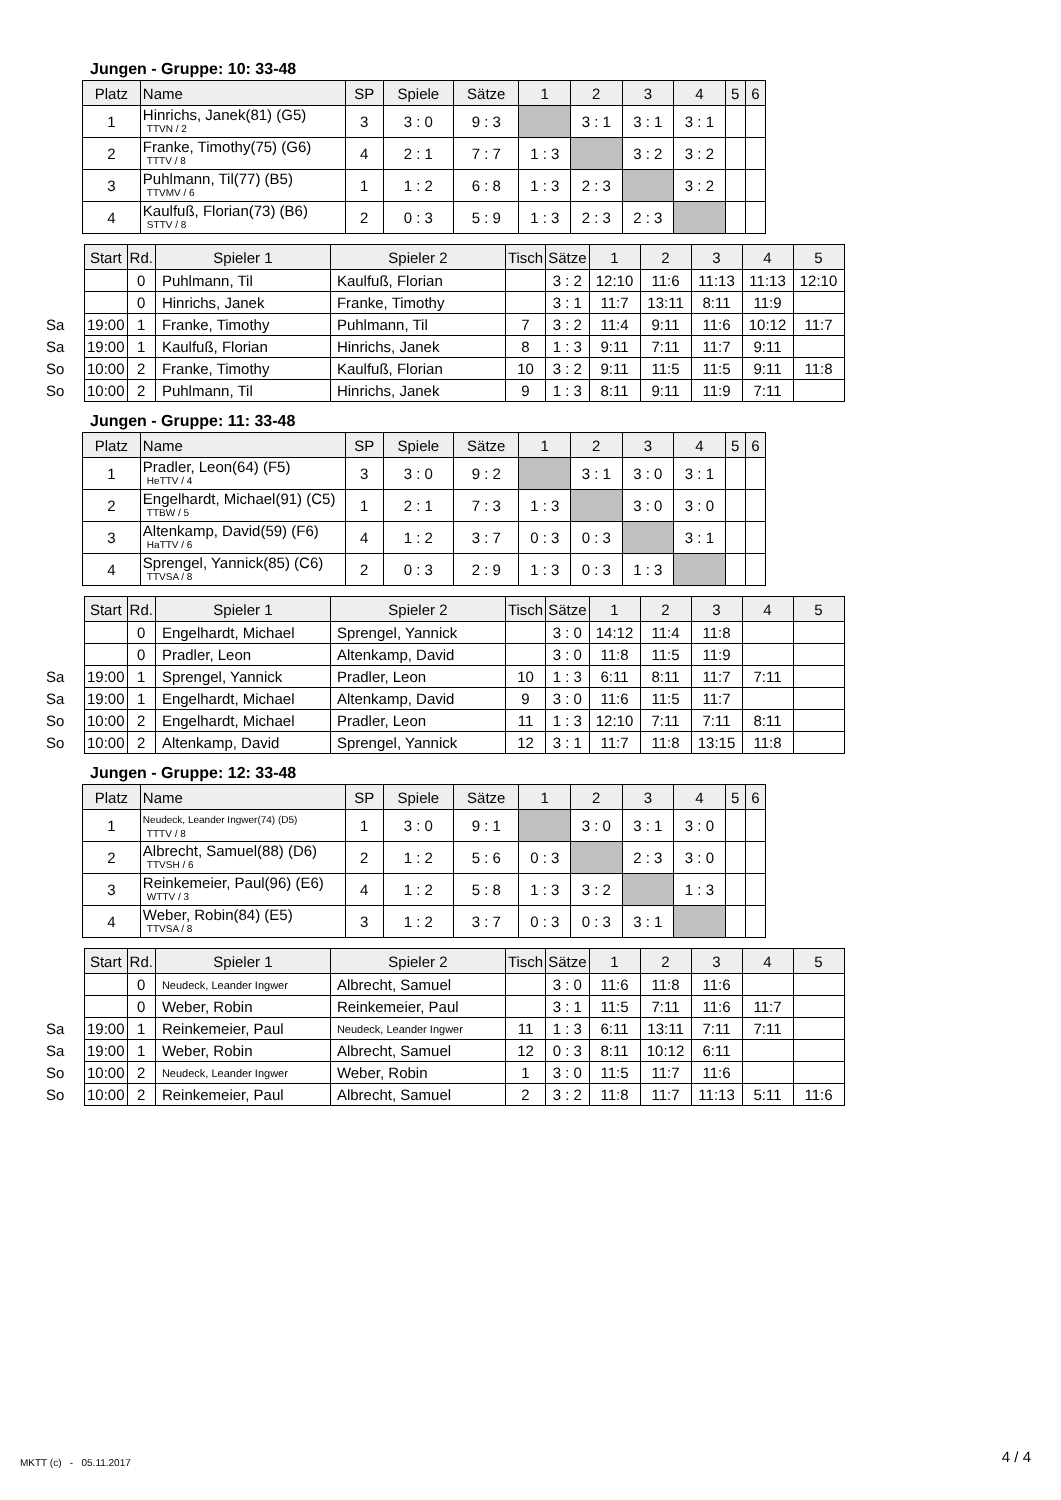Jungen - Gruppe: 10: 33-48
| Platz | Name | SP | Spiele | Sätze | 1 | 2 | 3 | 4 | 5 | 6 |
| --- | --- | --- | --- | --- | --- | --- | --- | --- | --- | --- |
| 1 | Hinrichs, Janek(81) (G5) TTVN / 2 | 3 | 3 : 0 | 9 : 3 | | 3 : 1 | 3 : 1 | 3 : 1 | | |
| 2 | Franke, Timothy(75) (G6) TTTV / 8 | 4 | 2 : 1 | 7 : 7 | 1 : 3 | | 3 : 2 | 3 : 2 | | |
| 3 | Puhlmann, Til(77) (B5) TTVMV / 6 | 1 | 1 : 2 | 6 : 8 | 1 : 3 | 2 : 3 | | 3 : 2 | | |
| 4 | Kaulfuß, Florian(73) (B6) STTV / 8 | 2 | 0 : 3 | 5 : 9 | 1 : 3 | 2 : 3 | 2 : 3 | | | |
| | Start | Rd. | Spieler 1 | Spieler 2 | Tisch | Sätze | 1 | 2 | 3 | 4 | 5 |
| | | 0 | Puhlmann, Til | Kaulfuß, Florian | | 3 : 2 | 12:10 | 11:6 | 11:13 | 11:13 | 12:10 |
| | | 0 | Hinrichs, Janek | Franke, Timothy | | 3 : 1 | 11:7 | 13:11 | 8:11 | 11:9 | |
| Sa | 19:00 | 1 | Franke, Timothy | Puhlmann, Til | 7 | 3 : 2 | 11:4 | 9:11 | 11:6 | 10:12 | 11:7 |
| Sa | 19:00 | 1 | Kaulfuß, Florian | Hinrichs, Janek | 8 | 1 : 3 | 9:11 | 7:11 | 11:7 | 9:11 | |
| So | 10:00 | 2 | Franke, Timothy | Kaulfuß, Florian | 10 | 3 : 2 | 9:11 | 11:5 | 11:5 | 9:11 | 11:8 |
| So | 10:00 | 2 | Puhlmann, Til | Hinrichs, Janek | 9 | 1 : 3 | 8:11 | 9:11 | 11:9 | 7:11 | |
Jungen - Gruppe: 11: 33-48
| Platz | Name | SP | Spiele | Sätze | 1 | 2 | 3 | 4 | 5 | 6 |
| --- | --- | --- | --- | --- | --- | --- | --- | --- | --- | --- |
| 1 | Pradler, Leon(64) (F5) HeTTV / 4 | 3 | 3 : 0 | 9 : 2 | | 3 : 1 | 3 : 0 | 3 : 1 | | |
| 2 | Engelhardt, Michael(91) (C5) TTBW / 5 | 1 | 2 : 1 | 7 : 3 | 1 : 3 | | 3 : 0 | 3 : 0 | | |
| 3 | Altenkamp, David(59) (F6) HaTTV / 6 | 4 | 1 : 2 | 3 : 7 | 0 : 3 | 0 : 3 | | 3 : 1 | | |
| 4 | Sprengel, Yannick(85) (C6) TTVSA / 8 | 2 | 0 : 3 | 2 : 9 | 1 : 3 | 0 : 3 | 1 : 3 | | | |
| | Start | Rd. | Spieler 1 | Spieler 2 | Tisch | Sätze | 1 | 2 | 3 | 4 | 5 |
| | | 0 | Engelhardt, Michael | Sprengel, Yannick | | 3 : 0 | 14:12 | 11:4 | 11:8 | | |
| | | 0 | Pradler, Leon | Altenkamp, David | | 3 : 0 | 11:8 | 11:5 | 11:9 | | |
| Sa | 19:00 | 1 | Sprengel, Yannick | Pradler, Leon | 10 | 1 : 3 | 6:11 | 8:11 | 11:7 | 7:11 | |
| Sa | 19:00 | 1 | Engelhardt, Michael | Altenkamp, David | 9 | 3 : 0 | 11:6 | 11:5 | 11:7 | | |
| So | 10:00 | 2 | Engelhardt, Michael | Pradler, Leon | 11 | 1 : 3 | 12:10 | 7:11 | 7:11 | 8:11 | |
| So | 10:00 | 2 | Altenkamp, David | Sprengel, Yannick | 12 | 3 : 1 | 11:7 | 11:8 | 13:15 | 11:8 | |
Jungen - Gruppe: 12: 33-48
| Platz | Name | SP | Spiele | Sätze | 1 | 2 | 3 | 4 | 5 | 6 |
| --- | --- | --- | --- | --- | --- | --- | --- | --- | --- | --- |
| 1 | Neudeck, Leander Ingwer(74) (D5) TTTV / 8 | 1 | 3 : 0 | 9 : 1 | | 3 : 0 | 3 : 1 | 3 : 0 | | |
| 2 | Albrecht, Samuel(88) (D6) TTVSH / 6 | 2 | 1 : 2 | 5 : 6 | 0 : 3 | | 2 : 3 | 3 : 0 | | |
| 3 | Reinkemeier, Paul(96) (E6) WTTV / 3 | 4 | 1 : 2 | 5 : 8 | 1 : 3 | 3 : 2 | | 1 : 3 | | |
| 4 | Weber, Robin(84) (E5) TTVSA / 8 | 3 | 1 : 2 | 3 : 7 | 0 : 3 | 0 : 3 | 3 : 1 | | | |
| | Start | Rd. | Spieler 1 | Spieler 2 | Tisch | Sätze | 1 | 2 | 3 | 4 | 5 |
| | | 0 | Neudeck, Leander Ingwer | Albrecht, Samuel | | 3 : 0 | 11:6 | 11:8 | 11:6 | | |
| | | 0 | Weber, Robin | Reinkemeier, Paul | | 3 : 1 | 11:5 | 7:11 | 11:6 | 11:7 | |
| Sa | 19:00 | 1 | Reinkemeier, Paul | Neudeck, Leander Ingwer | 11 | 1 : 3 | 6:11 | 13:11 | 7:11 | 7:11 | |
| Sa | 19:00 | 1 | Weber, Robin | Albrecht, Samuel | 12 | 0 : 3 | 8:11 | 10:12 | 6:11 | | |
| So | 10:00 | 2 | Neudeck, Leander Ingwer | Weber, Robin | 1 | 3 : 0 | 11:5 | 11:7 | 11:6 | | |
| So | 10:00 | 2 | Reinkemeier, Paul | Albrecht, Samuel | 2 | 3 : 2 | 11:8 | 11:7 | 11:13 | 5:11 | 11:6 |
MKTT (c) - 05.11.2017 4 / 4